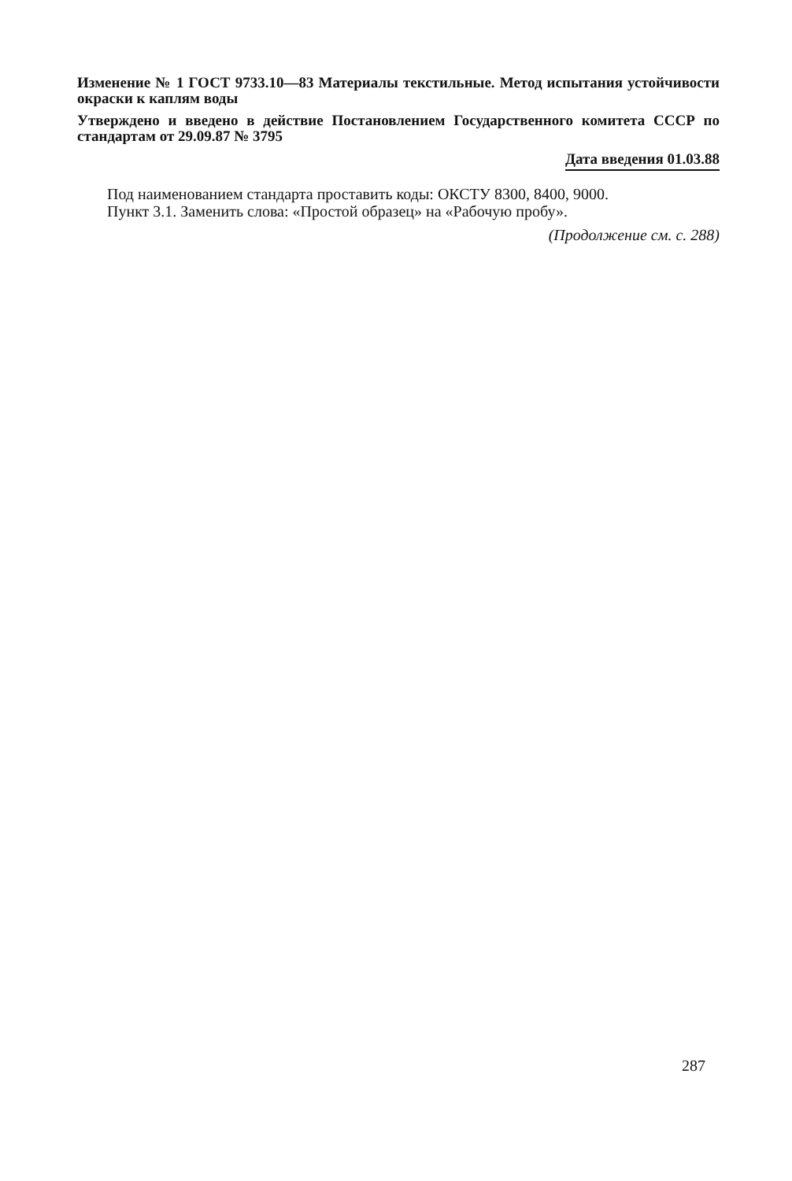Изменение № 1 ГОСТ 9733.10—83 Материалы текстильные. Метод испытания устойчивости окраски к каплям воды
Утверждено и введено в действие Постановлением Государственного комитета СССР по стандартам от 29.09.87 № 3795
Дата введения 01.03.88
Под наименованием стандарта проставить коды: ОКСТУ 8300, 8400, 9000.
Пункт 3.1. Заменить слова: «Простой образец» на «Рабочую пробу».
(Продолжение см. с. 288)
287